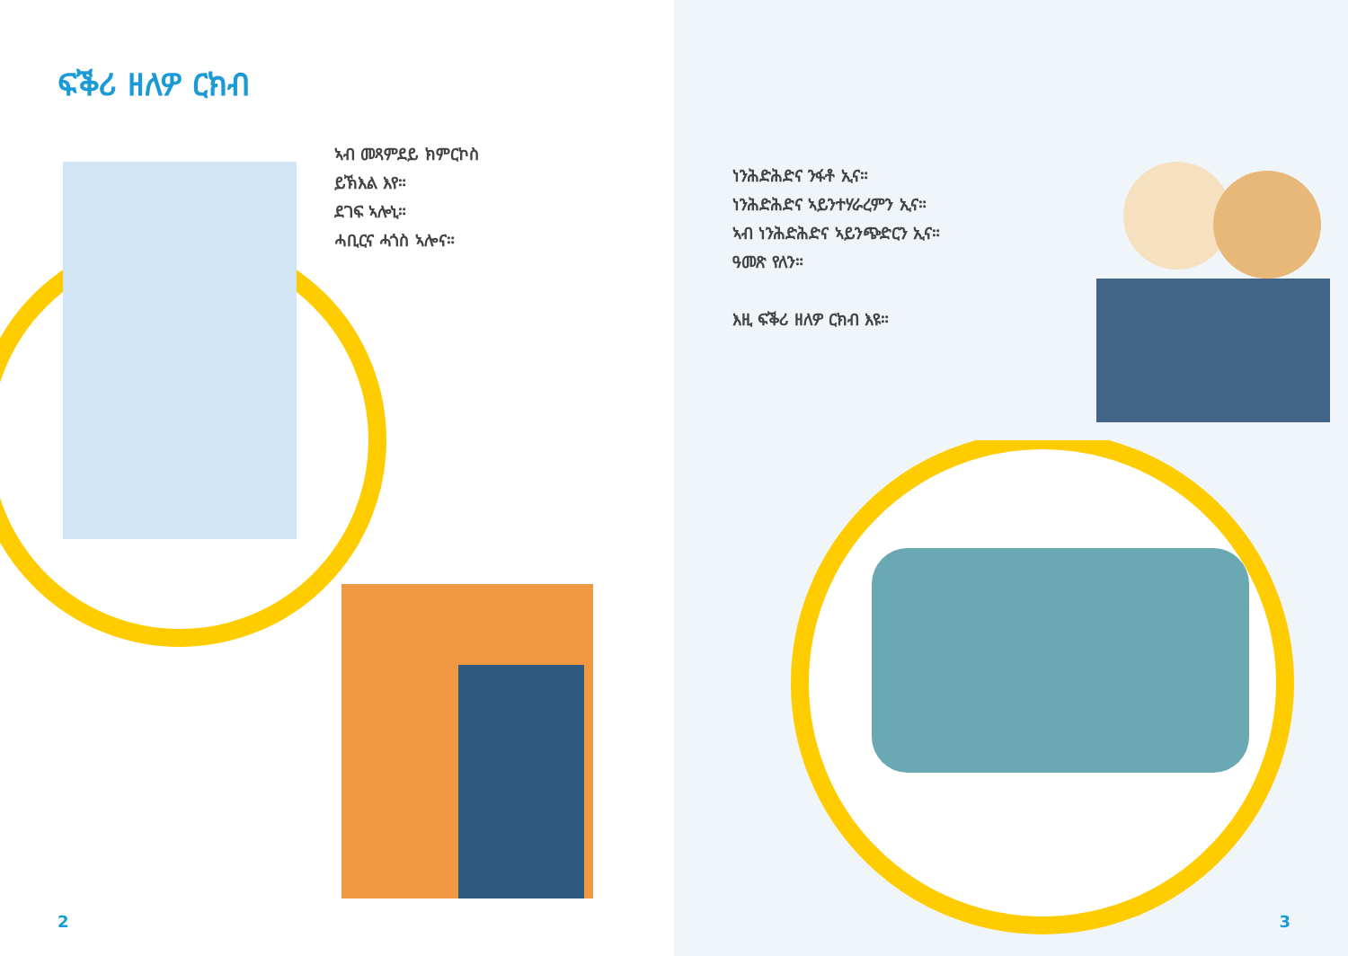ፍቕሪ ዘለዎ ርክብ
ኣብ መጻምደይ ክምርኮስ
ይኽእል እየ።
ደገፍ ኣሎኒ።
ሓቢርና ሓጎስ ኣሎና።
2
ነንሕድሕድና ንፋቶ ኢና።
ነንሕድሕድና ኣይንተሃራረምን ኢና።
ኣብ ነንሕድሕድና ኣይንጭድርን ኢና።
ዓመጽ የለን።
እዚ ፍቕሪ ዘለዎ ርክብ እዩ።
3